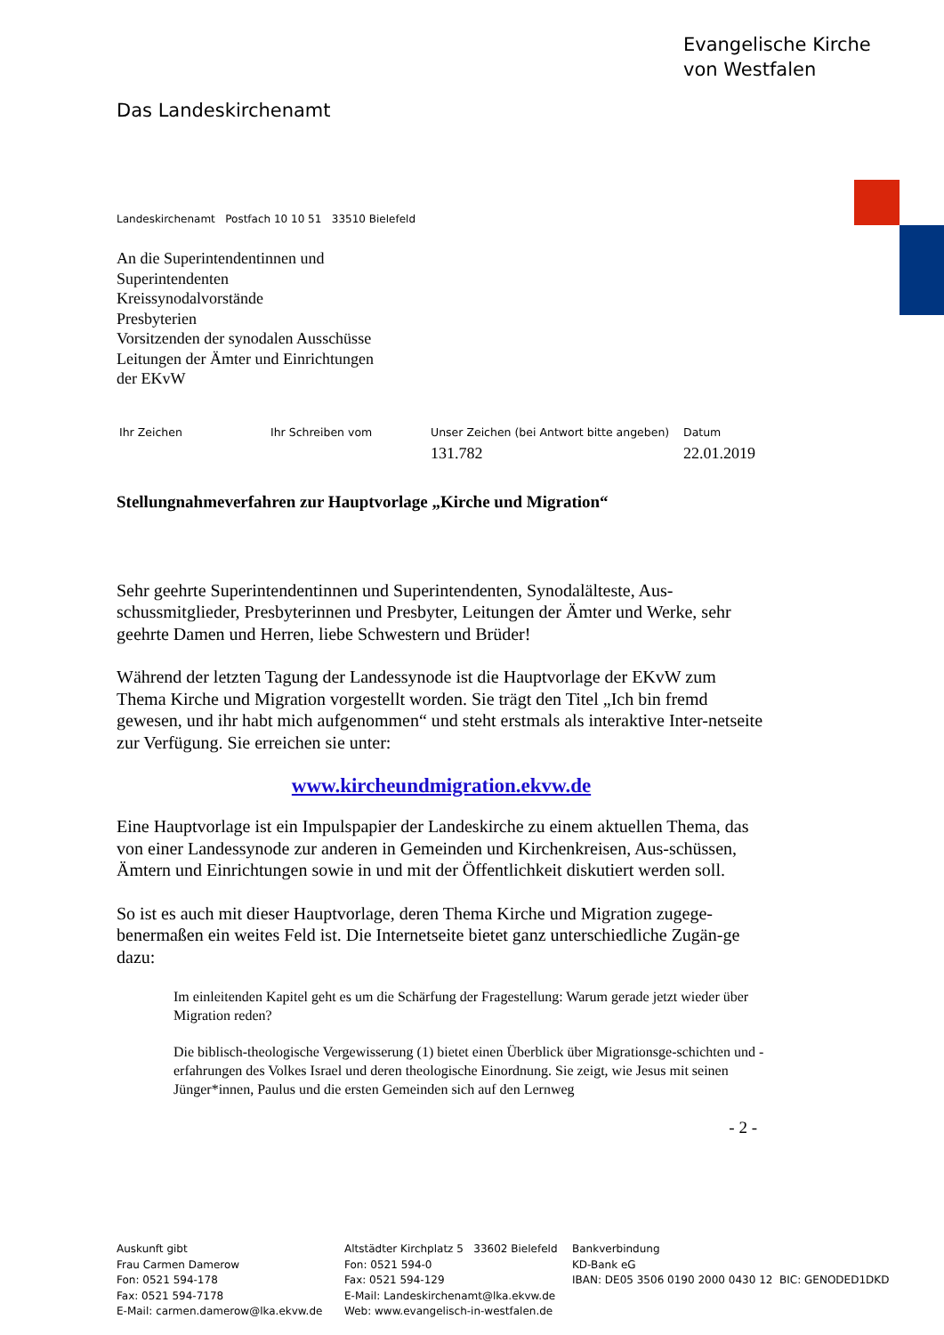Evangelische Kirche
von Westfalen
Das Landeskirchenamt
Landeskirchenamt Postfach 10 10 51 33510 Bielefeld
An die Superintendentinnen und
Superintendenten
Kreissynodalvorstände
Presbyterien
Vorsitzenden der synodalen Ausschüsse
Leitungen der Ämter und Einrichtungen
der EKvW
Ihr Zeichen Ihr Schreiben vom Unser Zeichen (bei Antwort bitte angeben)
131.782
Datum
22.01.2019
Stellungnahmeverfahren zur Hauptvorlage „Kirche und Migration“
Sehr geehrte Superintendentinnen und Superintendenten, Synodalälteste, Aus-schussmitglieder, Presbyterinnen und Presbyter, Leitungen der Ämter und Werke, sehr geehrte Damen und Herren, liebe Schwestern und Brüder!
Während der letzten Tagung der Landessynode ist die Hauptvorlage der EKvW zum Thema Kirche und Migration vorgestellt worden. Sie trägt den Titel „Ich bin fremd gewesen, und ihr habt mich aufgenommen“ und steht erstmals als interaktive Inter-netseite zur Verfügung. Sie erreichen sie unter:
www.kircheundmigration.ekvw.de
Eine Hauptvorlage ist ein Impulspapier der Landeskirche zu einem aktuellen Thema, das von einer Landessynode zur anderen in Gemeinden und Kirchenkreisen, Aus-schüssen, Ämtern und Einrichtungen sowie in und mit der Öffentlichkeit diskutiert werden soll.
So ist es auch mit dieser Hauptvorlage, deren Thema Kirche und Migration zugege-benermaßen ein weites Feld ist. Die Internetseite bietet ganz unterschiedliche Zugän-ge dazu:
Im einleitenden Kapitel geht es um die Schärfung der Fragestellung: Warum gerade jetzt wieder über Migration reden?
Die biblisch-theologische Vergewisserung (1) bietet einen Überblick über Migrationsge-schichten und -erfahrungen des Volkes Israel und deren theologische Einordnung. Sie zeigt, wie Jesus mit seinen Jünger*innen, Paulus und die ersten Gemeinden sich auf den Lernweg
- 2 -
Auskunft gibt
Frau Carmen Damerow
Fon: 0521 594-178
Fax: 0521 594-7178
E-Mail: carmen.damerow@lka.ekvw.de
Altstädter Kirchplatz 5 33602 Bielefeld
Fon: 0521 594-0
Fax: 0521 594-129
E-Mail: Landeskirchenamt@lka.ekvw.de
Web: www.evangelisch-in-westfalen.de
Bankverbindung
KD-Bank eG
IBAN: DE05 3506 0190 2000 0430 12 BIC: GENODED1DKD